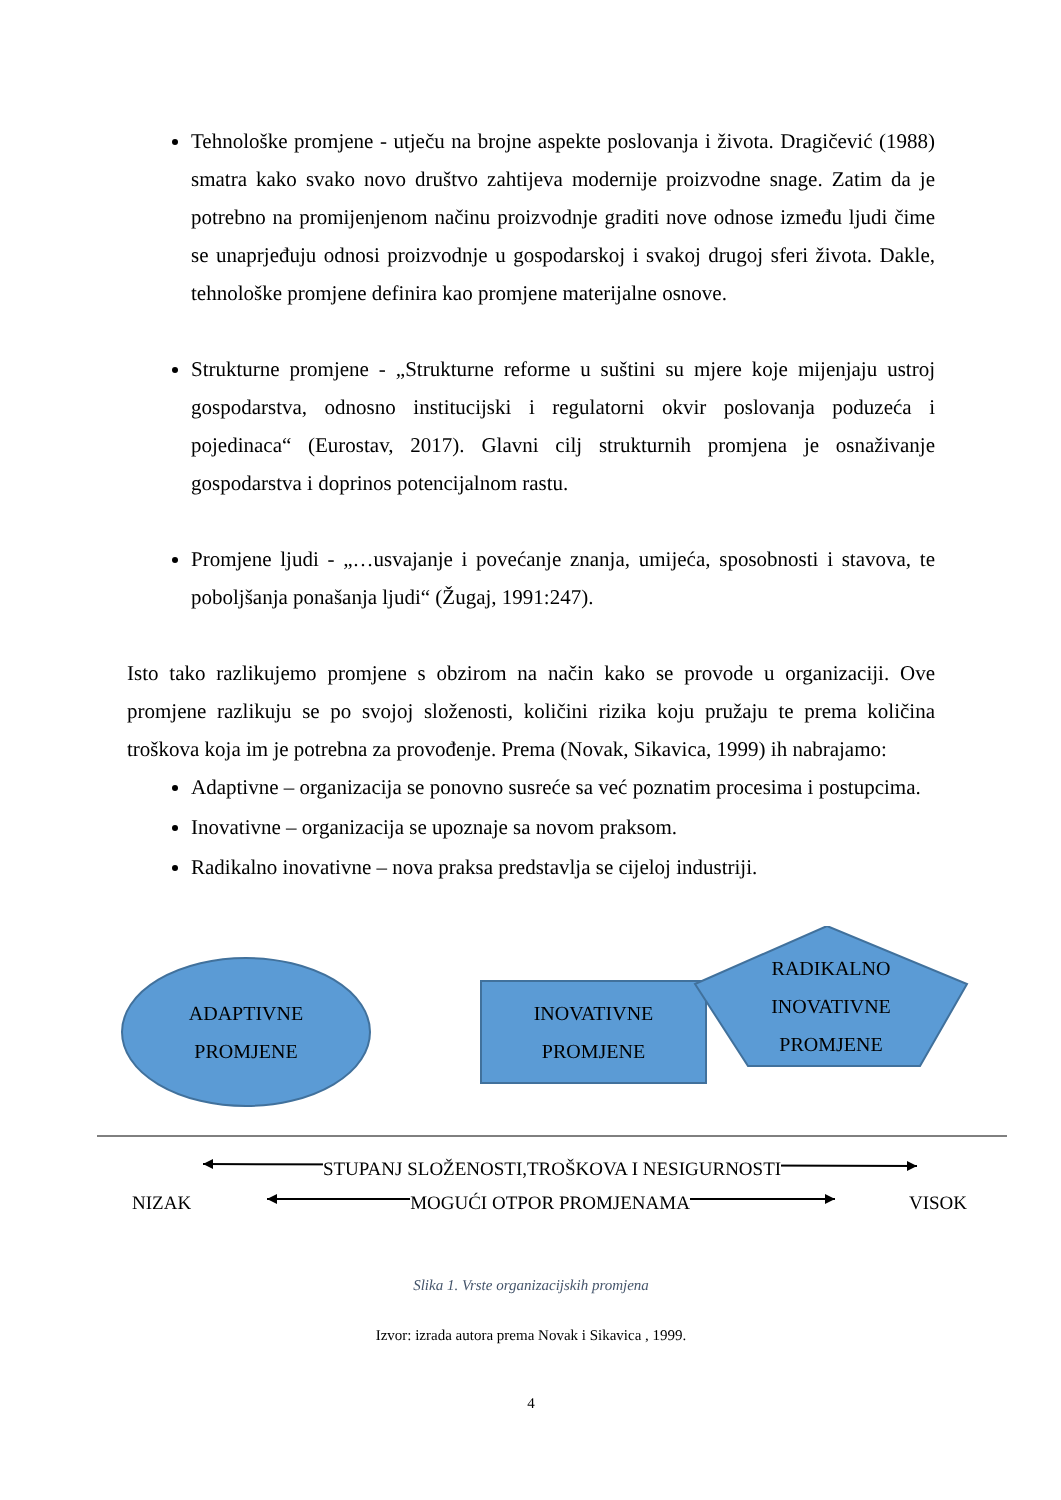Tehnološke promjene - utječu na brojne aspekte poslovanja i života. Dragičević (1988) smatra kako svako novo društvo zahtijeva modernije proizvodne snage. Zatim da je potrebno na promijenjenom načinu proizvodnje graditi nove odnose između ljudi čime se unaprjeđuju odnosi proizvodnje u gospodarskoj i svakoj drugoj sferi života. Dakle, tehnološke promjene definira kao promjene materijalne osnove.
Strukturne promjene - „Strukturne reforme u suštini su mjere koje mijenjaju ustroj gospodarstva, odnosno institucijski i regulatorni okvir poslovanja poduzeća i pojedinaca“ (Eurostav, 2017). Glavni cilj strukturnih promjena je osnaživanje gospodarstva i doprinos potencijalnom rastu.
Promjene ljudi - „…usvajanje i povećanje znanja, umijeća, sposobnosti i stavova, te poboljšanja ponašanja ljudi“ (Žugaj, 1991:247).
Isto tako razlikujemo promjene s obzirom na način kako se provode u organizaciji. Ove promjene razlikuju se po svojoj složenosti, količini rizika koju pružaju te prema količina troškova koja im je potrebna za provođenje. Prema (Novak, Sikavica, 1999) ih nabrajamo:
Adaptivne – organizacija se ponovno susreće sa već poznatim procesima i postupcima.
Inovativne – organizacija se upoznaje sa novom praksom.
Radikalno inovativne – nova praksa predstavlja se cijeloj industriji.
ADAPTIVNE
PROMJENE
INOVATIVNE
PROMJENE
RADIKALNO
INOVATIVNE
PROMJENE
STUPANJ SLOŽENOSTI,TROŠKOVA I NESIGURNOSTI
NIZAK MOGUĆI OTPOR PROMJENAMA VISOK
Slika 1. Vrste organizacijskih promjena
Izvor: izrada autora prema Novak i Sikavica , 1999.
4